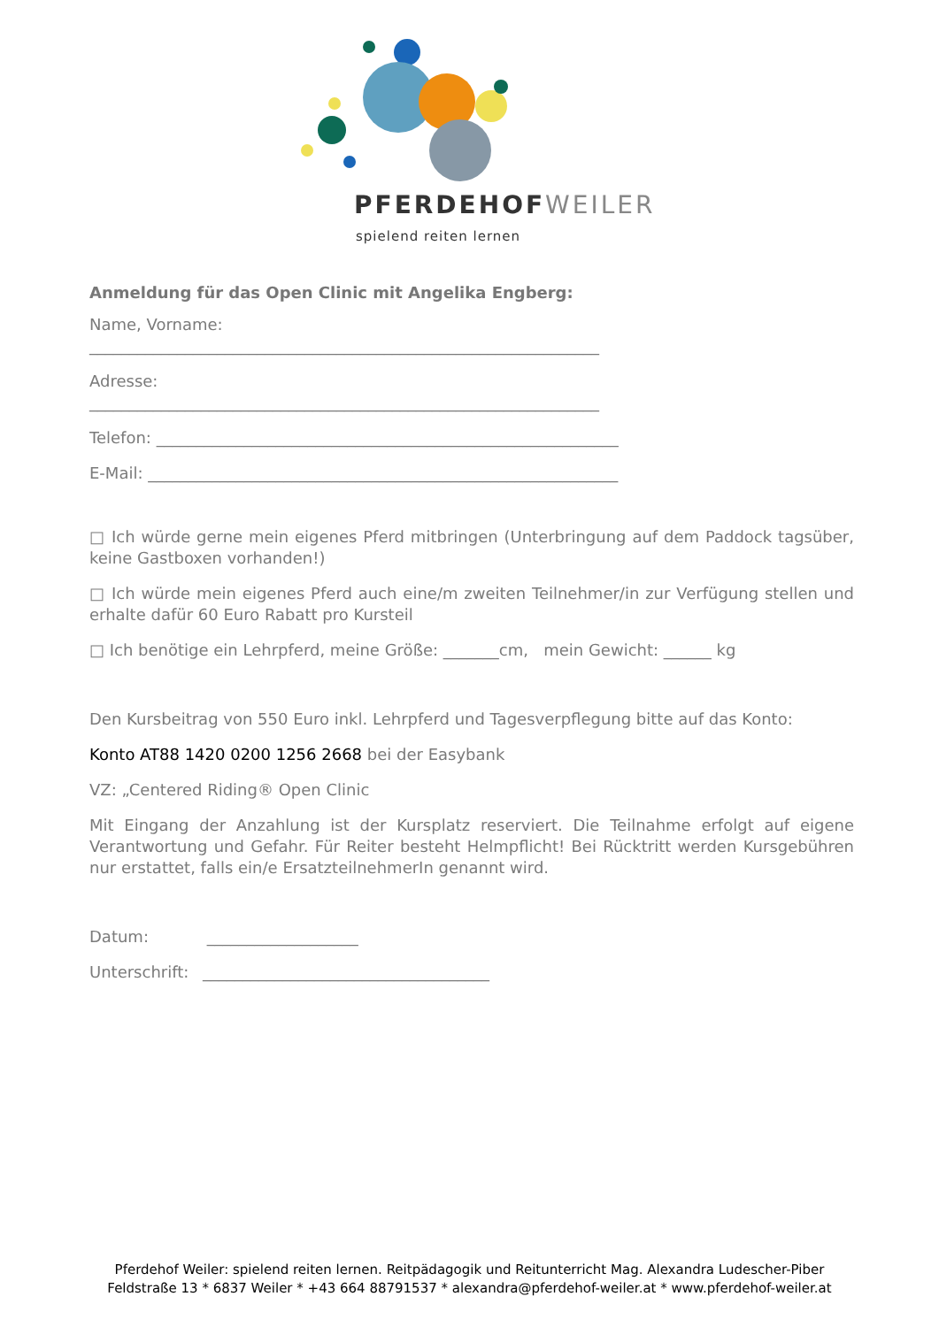PFERDEHOFWEILER
spielend reiten lernen
Anmeldung für das Open Clinic mit Angelika Engberg:
Name, Vorname:
________________________________________________________________
Adresse:
________________________________________________________________
Telefon: __________________________________________________________
E-Mail: ___________________________________________________________
□ Ich würde gerne mein eigenes Pferd mitbringen (Unterbringung auf dem Paddock tagsüber, keine Gastboxen vorhanden!)
□ Ich würde mein eigenes Pferd auch eine/m zweiten Teilnehmer/in zur Verfügung stellen und erhalte dafür 60 Euro Rabatt pro Kursteil
□ Ich benötige ein Lehrpferd, meine Größe: _______cm, mein Gewicht: ______ kg
Den Kursbeitrag von 550 Euro inkl. Lehrpferd und Tagesverpflegung bitte auf das Konto:
Konto AT88 1420 0200 1256 2668 bei der Easybank
VZ: „Centered Riding® Open Clinic
Mit Eingang der Anzahlung ist der Kursplatz reserviert. Die Teilnahme erfolgt auf eigene Verantwortung und Gefahr. Für Reiter besteht Helmpflicht! Bei Rücktritt werden Kursgebühren nur erstattet, falls ein/e ErsatzteilnehmerIn genannt wird.
Datum: ___________________
Unterschrift: ____________________________________
Pferdehof Weiler: spielend reiten lernen. Reitpädagogik und Reitunterricht Mag. Alexandra Ludescher-Piber
Feldstraße 13 * 6837 Weiler * +43 664 88791537 * alexandra@pferdehof-weiler.at * www.pferdehof-weiler.at